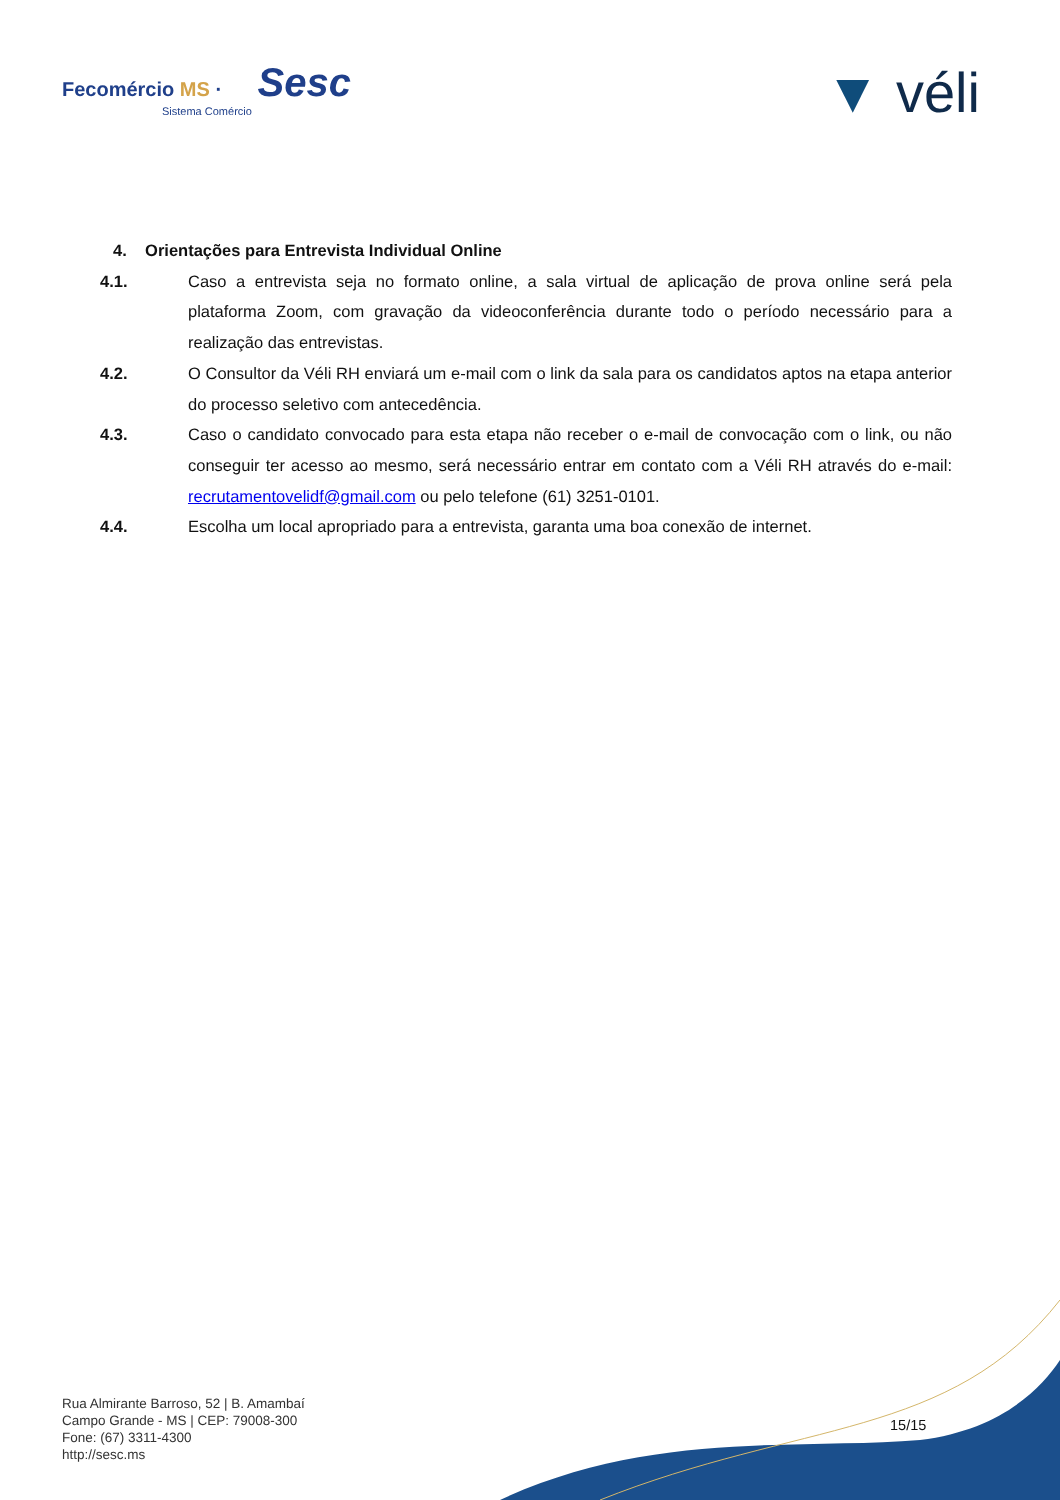Fecomércio MS · Sesc
Sistema Comércio
▼ véli
4. Orientações para Entrevista Individual Online
4.1. Caso a entrevista seja no formato online, a sala virtual de aplicação de prova online será pela plataforma Zoom, com gravação da videoconferência durante todo o período necessário para a realização das entrevistas.
4.2. O Consultor da Véli RH enviará um e-mail com o link da sala para os candidatos aptos na etapa anterior do processo seletivo com antecedência.
4.3. Caso o candidato convocado para esta etapa não receber o e-mail de convocação com o link, ou não conseguir ter acesso ao mesmo, será necessário entrar em contato com a Véli RH através do e-mail: recrutamentovelidf@gmail.com ou pelo telefone (61) 3251-0101.
4.4. Escolha um local apropriado para a entrevista, garanta uma boa conexão de internet.
Rua Almirante Barroso, 52 | B. Amambaí
Campo Grande - MS | CEP: 79008-300
Fone: (67) 3311-4300
http://sesc.ms
15/15